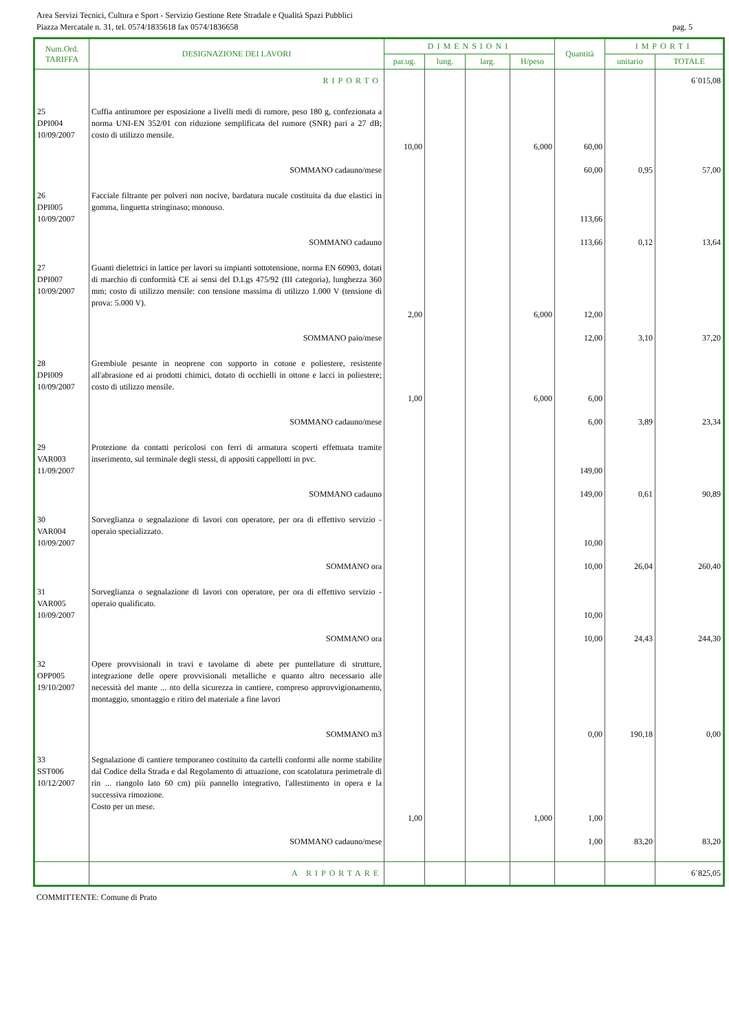Area Servizi Tecnici, Cultura e Sport - Servizio Gestione Rete Stradale e Qualità Spazi Pubblici
Piazza Mercatale n. 31, tel. 0574/1835618 fax 0574/1836658 pag. 5
| Num.Ord. TARIFFA | DESIGNAZIONE DEI LAVORI | DIMENSIONI | | | | Quantità | IMPORTI | |
| --- | --- | --- | --- | --- | --- | --- | --- | --- |
| | | par.ug. | lung. | larg. | H/peso | | unitario | TOTALE |
| | RIPORTO | | | | | | | 6´015,08 |
| 25 DPI004 10/09/2007 | Cuffia antirumore per esposizione a livelli medi di rumore, peso 180 g, confezionata a norma UNI-EN 352/01 con riduzione semplificata del rumore (SNR) pari a 27 dB; costo di utilizzo mensile. | | | | | | | |
| | | 10,00 | | | 6,000 | 60,00 | | |
| | SOMMANO cadauno/mese | | | | | 60,00 | 0,95 | 57,00 |
| 26 DPI005 10/09/2007 | Facciale filtrante per polveri non nocive, bardatura nucale costituita da due elastici in gomma, linguetta stringinaso; monouso. | | | | | 113,66 | | |
| | SOMMANO cadauno | | | | | 113,66 | 0,12 | 13,64 |
| 27 DPI007 10/09/2007 | Guanti dielettrici in lattice per lavori su impianti sottotensione, norma EN 60903, dotati di marchio di conformità CE ai sensi del D.Lgs 475/92 (III categoria), lunghezza 360 mm; costo di utilizzo mensile: con tensione massima di utilizzo 1.000 V (tensione di prova: 5.000 V). | | | | | | | |
| | | 2,00 | | | 6,000 | 12,00 | | |
| | SOMMANO paio/mese | | | | | 12,00 | 3,10 | 37,20 |
| 28 DPI009 10/09/2007 | Grembiule pesante in neoprene con supporto in cotone e poliestere, resistente all'abrasione ed ai prodotti chimici, dotato di occhielli in ottone e lacci in poliestere; costo di utilizzo mensile. | | | | | | | |
| | | 1,00 | | | 6,000 | 6,00 | | |
| | SOMMANO cadauno/mese | | | | | 6,00 | 3,89 | 23,34 |
| 29 VAR003 11/09/2007 | Protezione da contatti pericolosi con ferri di armatura scoperti effettuata tramite inserimento, sul terminale degli stessi, di appositi cappellotti in pvc. | | | | | 149,00 | | |
| | SOMMANO cadauno | | | | | 149,00 | 0,61 | 90,89 |
| 30 VAR004 10/09/2007 | Sorveglianza o segnalazione di lavori con operatore, per ora di effettivo servizio - operaio specializzato. | | | | | 10,00 | | |
| | SOMMANO ora | | | | | 10,00 | 26,04 | 260,40 |
| 31 VAR005 10/09/2007 | Sorveglianza o segnalazione di lavori con operatore, per ora di effettivo servizio - operaio qualificato. | | | | | 10,00 | | |
| | SOMMANO ora | | | | | 10,00 | 24,43 | 244,30 |
| 32 OPP005 19/10/2007 | Opere provvisionali in travi e tavolame di abete per puntellature di strutture, integrazione delle opere provvisionali metalliche e quanto altro necessario alle necessità del mante ... nto della sicurezza in cantiere, compreso approvvigionamento, montaggio, smontaggio e ritiro del materiale a fine lavori | | | | | | | |
| | SOMMANO m3 | | | | | 0,00 | 190,18 | 0,00 |
| 33 SST006 10/12/2007 | Segnalazione di cantiere temporaneo costituito da cartelli conformi alle norme stabilite dal Codice della Strada e dal Regolamento di attuazione, con scatolatura perimetrale di rin ... riangolo lato 60 cm) più pannello integrativo, l'allestimento in opera e la successiva rimozione. Costo per un mese. | | | | | | | |
| | | 1,00 | | | 1,000 | 1,00 | | |
| | SOMMANO cadauno/mese | | | | | 1,00 | 83,20 | 83,20 |
| | A RIPORTARE | | | | | | | 6´825,05 |
COMMITTENTE: Comune di Prato